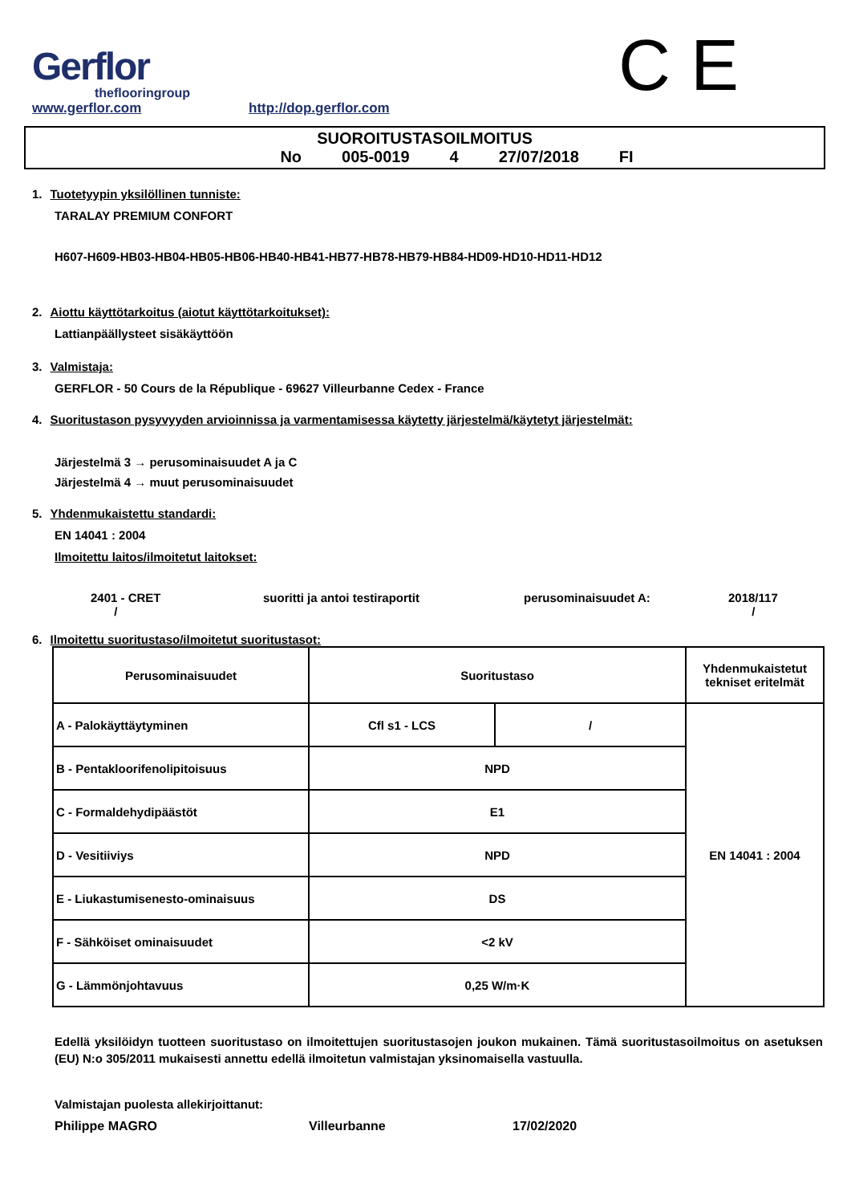Gerflor
theflooringroup
www.gerflor.com
http://dop.gerflor.com
C E
SUOROITUSTASOILMOITUS
No 005-0019 4 27/07/2018 FI
1. Tuotetyypin yksilöllinen tunniste:
TARALAY PREMIUM CONFORT
H607-H609-HB03-HB04-HB05-HB06-HB40-HB41-HB77-HB78-HB79-HB84-HD09-HD10-HD11-HD12
2. Aiottu käyttötarkoitus (aiotut käyttötarkoitukset):
Lattianpäällysteet sisäkäyttöön
3. Valmistaja:
GERFLOR - 50 Cours de la République - 69627 Villeurbanne Cedex - France
4. Suoritustason pysyvyyden arvioinnissa ja varmentamisessa käytetty järjestelmä/käytetyt järjestelmät:
Järjestelmä 3 → perusominaisuudet A ja C
Järjestelmä 4 → muut perusominaisuudet
5. Yhdenmukaistettu standardi:
EN 14041 : 2004
Ilmoitettu laitos/ilmoitetut laitokset:
2401 - CRET
/ suoritti ja antoi testiraportit perusominaisuudet A: 2018/117
/
6. Ilmoitettu suoritustaso/ilmoitetut suoritustasot:
| Perusominaisuudet | Suoritustaso | | Yhdenmukaistetut tekniset eritelmät |
| --- | --- | --- | --- |
| A - Palokäyttäytyminen | Cfl s1 - LCS | / | EN 14041 : 2004 |
| B - Pentakloorifenolipitoisuus | NPD | | |
| C - Formaldehydipäästöt | E1 | | |
| D - Vesitiiviys | NPD | | |
| E - Liukastumisenesto-ominaisuus | DS | | |
| F - Sähköiset ominaisuudet | <2 kV | | |
| G - Lämmönjohtavuus | 0,25 W/m·K | | |
Edellä yksilöidyn tuotteen suoritustaso on ilmoitettujen suoritustasojen joukon mukainen. Tämä suoritustasoilmoitus on asetuksen (EU) N:o 305/2011 mukaisesti annettu edellä ilmoitetun valmistajan yksinomaisella vastuulla.
Valmistajan puolesta allekirjoittanut:
Philippe MAGRO Villeurbanne 17/02/2020